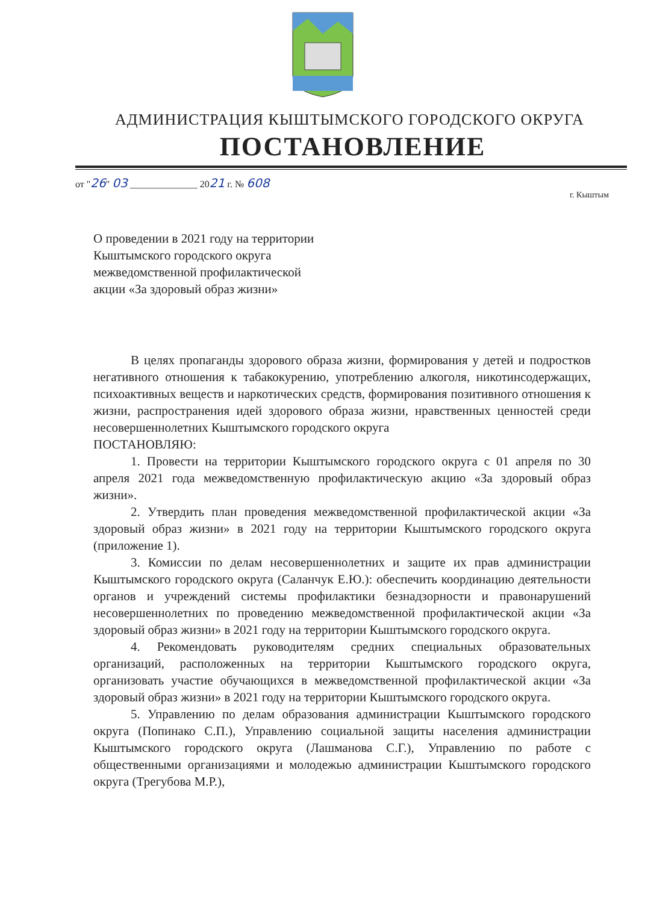АДМИНИСТРАЦИЯ КЫШТЫМСКОГО ГОРОДСКОГО ОКРУГА
ПОСТАНОВЛЕНИЕ
от "26" 03 ______________ 2021 г. № 608
г. Кыштым
О проведении в 2021 году на территории
Кыштымского городского округа
межведомственной профилактической
акции «За здоровый образ жизни»
В целях пропаганды здорового образа жизни, формирования у детей и подростков негативного отношения к табакокурению, употреблению алкоголя, никотинсодержащих, психоактивных веществ и наркотических средств, формирования позитивного отношения к жизни, распространения идей здорового образа жизни, нравственных ценностей среди несовершеннолетних Кыштымского городского округа
ПОСТАНОВЛЯЮ:
1. Провести на территории Кыштымского городского округа с 01 апреля по 30 апреля 2021 года межведомственную профилактическую акцию «За здоровый образ жизни».
2. Утвердить план проведения межведомственной профилактической акции «За здоровый образ жизни» в 2021 году на территории Кыштымского городского округа (приложение 1).
3. Комиссии по делам несовершеннолетних и защите их прав администрации Кыштымского городского округа (Саланчук Е.Ю.): обеспечить координацию деятельности органов и учреждений системы профилактики безнадзорности и правонарушений несовершеннолетних по проведению межведомственной профилактической акции «За здоровый образ жизни» в 2021 году на территории Кыштымского городского округа.
4. Рекомендовать руководителям средних специальных образовательных организаций, расположенных на территории Кыштымского городского округа, организовать участие обучающихся в межведомственной профилактической акции «За здоровый образ жизни» в 2021 году на территории Кыштымского городского округа.
5. Управлению по делам образования администрации Кыштымского городского округа (Попинако С.П.), Управлению социальной защиты населения администрации Кыштымского городского округа (Лашманова С.Г.), Управлению по работе с общественными организациями и молодежью администрации Кыштымского городского округа (Трегубова М.Р.),